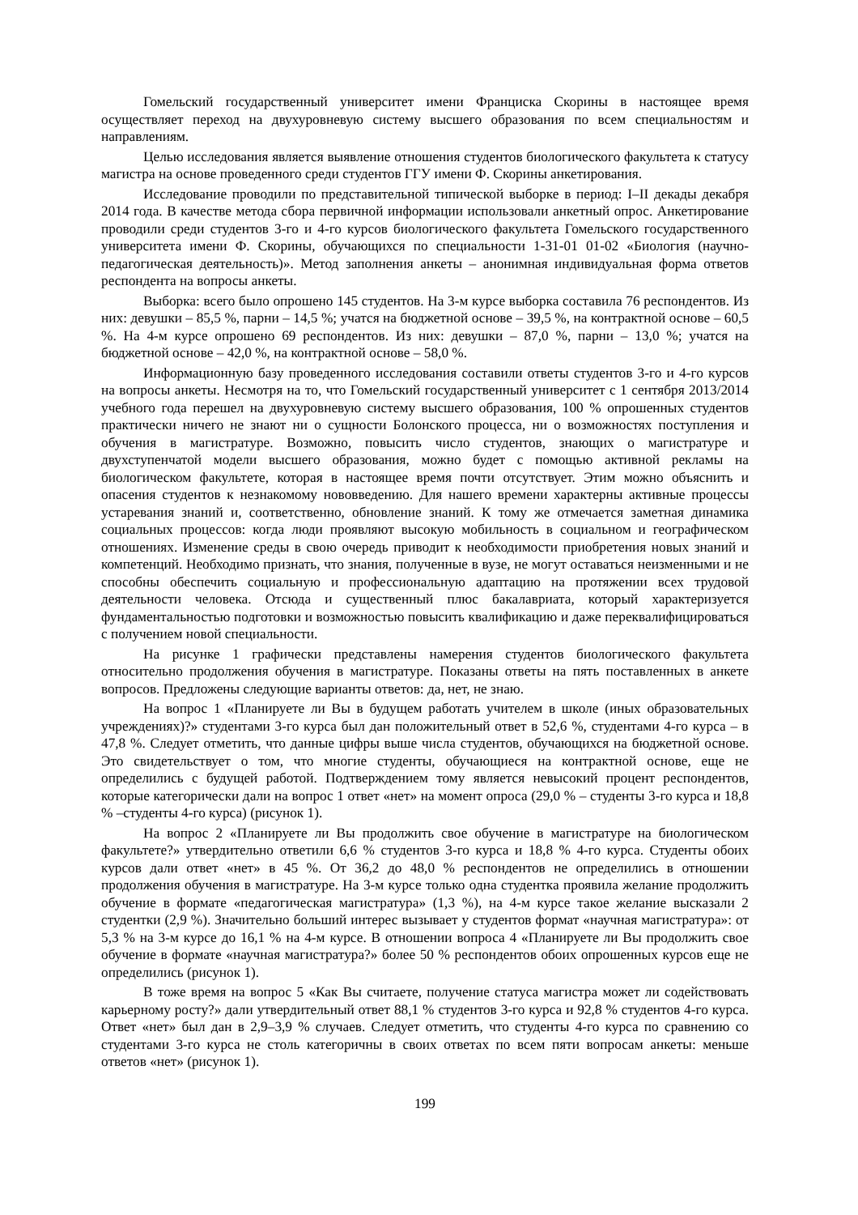Гомельский государственный университет имени Франциска Скорины в настоящее время осуществляет переход на двухуровневую систему высшего образования по всем специальностям и направлениям.
Целью исследования является выявление отношения студентов биологического факультета к статусу магистра на основе проведенного среди студентов ГГУ имени Ф. Скорины анкетирования.
Исследование проводили по представительной типической выборке в период: I–II декады декабря 2014 года. В качестве метода сбора первичной информации использовали анкетный опрос. Анкетирование проводили среди студентов 3-го и 4-го курсов биологического факультета Гомельского государственного университета имени Ф. Скорины, обучающихся по специальности 1-31-01 01-02 «Биология (научно-педагогическая деятельность)». Метод заполнения анкеты – анонимная индивидуальная форма ответов респондента на вопросы анкеты.
Выборка: всего было опрошено 145 студентов. На 3-м курсе выборка составила 76 респондентов. Из них: девушки – 85,5 %, парни – 14,5 %; учатся на бюджетной основе – 39,5 %, на контрактной основе – 60,5 %. На 4-м курсе опрошено 69 респондентов. Из них: девушки – 87,0 %, парни – 13,0 %; учатся на бюджетной основе – 42,0 %, на контрактной основе – 58,0 %.
Информационную базу проведенного исследования составили ответы студентов 3-го и 4-го курсов на вопросы анкеты. Несмотря на то, что Гомельский государственный университет с 1 сентября 2013/2014 учебного года перешел на двухуровневую систему высшего образования, 100 % опрошенных студентов практически ничего не знают ни о сущности Болонского процесса, ни о возможностях поступления и обучения в магистратуре. Возможно, повысить число студентов, знающих о магистратуре и двухступенчатой модели высшего образования, можно будет с помощью активной рекламы на биологическом факультете, которая в настоящее время почти отсутствует. Этим можно объяснить и опасения студентов к незнакомому нововведению. Для нашего времени характерны активные процессы устаревания знаний и, соответственно, обновление знаний. К тому же отмечается заметная динамика социальных процессов: когда люди проявляют высокую мобильность в социальном и географическом отношениях. Изменение среды в свою очередь приводит к необходимости приобретения новых знаний и компетенций. Необходимо признать, что знания, полученные в вузе, не могут оставаться неизменными и не способны обеспечить социальную и профессиональную адаптацию на протяжении всех трудовой деятельности человека. Отсюда и существенный плюс бакалавриата, который характеризуется фундаментальностью подготовки и возможностью повысить квалификацию и даже переквалифицироваться с получением новой специальности.
На рисунке 1 графически представлены намерения студентов биологического факультета относительно продолжения обучения в магистратуре. Показаны ответы на пять поставленных в анкете вопросов. Предложены следующие варианты ответов: да, нет, не знаю.
На вопрос 1 «Планируете ли Вы в будущем работать учителем в школе (иных образовательных учреждениях)?» студентами 3-го курса был дан положительный ответ в 52,6 %, студентами 4-го курса – в 47,8 %. Следует отметить, что данные цифры выше числа студентов, обучающихся на бюджетной основе. Это свидетельствует о том, что многие студенты, обучающиеся на контрактной основе, еще не определились с будущей работой. Подтверждением тому является невысокий процент респондентов, которые категорически дали на вопрос 1 ответ «нет» на момент опроса (29,0 % – студенты 3-го курса и 18,8 % –студенты 4-го курса) (рисунок 1).
На вопрос 2 «Планируете ли Вы продолжить свое обучение в магистратуре на биологическом факультете?» утвердительно ответили 6,6 % студентов 3-го курса и 18,8 % 4-го курса. Студенты обоих курсов дали ответ «нет» в 45 %. От 36,2 до 48,0 % респондентов не определились в отношении продолжения обучения в магистратуре. На 3-м курсе только одна студентка проявила желание продолжить обучение в формате «педагогическая магистратура» (1,3 %), на 4-м курсе такое желание высказали 2 студентки (2,9 %). Значительно больший интерес вызывает у студентов формат «научная магистратура»: от 5,3 % на 3-м курсе до 16,1 % на 4-м курсе. В отношении вопроса 4 «Планируете ли Вы продолжить свое обучение в формате «научная магистратура?» более 50 % респондентов обоих опрошенных курсов еще не определились (рисунок 1).
В тоже время на вопрос 5 «Как Вы считаете, получение статуса магистра может ли содействовать карьерному росту?» дали утвердительный ответ 88,1 % студентов 3-го курса и 92,8 % студентов 4-го курса. Ответ «нет» был дан в 2,9–3,9 % случаев. Следует отметить, что студенты 4-го курса по сравнению со студентами 3-го курса не столь категоричны в своих ответах по всем пяти вопросам анкеты: меньше ответов «нет» (рисунок 1).
199